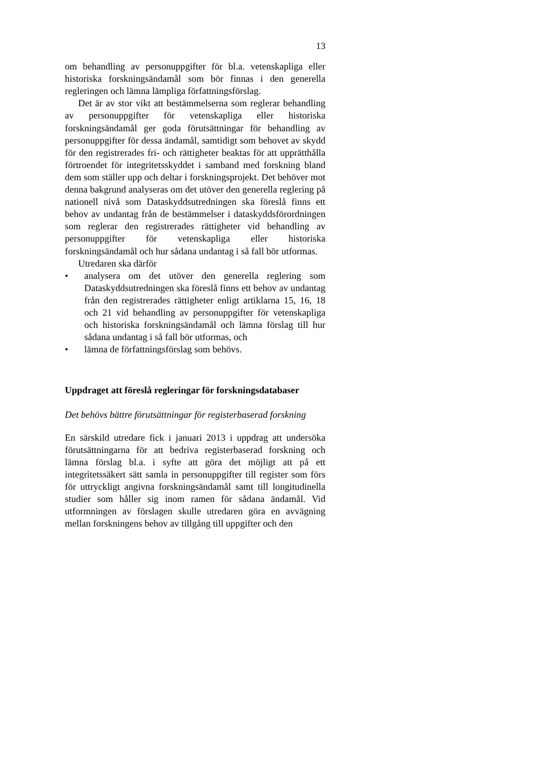13
om behandling av personuppgifter för bl.a. vetenskapliga eller historiska forskningsändamål som bör finnas i den generella regleringen och lämna lämpliga författningsförslag.
Det är av stor vikt att bestämmelserna som reglerar behandling av personuppgifter för vetenskapliga eller historiska forskningsändamål ger goda förutsättningar för behandling av personuppgifter för dessa ändamål, samtidigt som behovet av skydd för den registrerades fri- och rättigheter beaktas för att upprätthålla förtroendet för integritetsskyddet i samband med forskning bland dem som ställer upp och deltar i forskningsprojekt. Det behöver mot denna bakgrund analyseras om det utöver den generella reglering på nationell nivå som Dataskyddsutredningen ska föreslå finns ett behov av undantag från de bestämmelser i dataskyddsförordningen som reglerar den registrerades rättigheter vid behandling av personuppgifter för vetenskapliga eller historiska forskningsändamål och hur sådana undantag i så fall bör utformas.
Utredaren ska därför
• analysera om det utöver den generella reglering som Dataskyddsutredningen ska föreslå finns ett behov av undantag från den registrerades rättigheter enligt artiklarna 15, 16, 18 och 21 vid behandling av personuppgifter för vetenskapliga och historiska forskningsändamål och lämna förslag till hur sådana undantag i så fall bör utformas, och
• lämna de författningsförslag som behövs.
Uppdraget att föreslå regleringar för forskningsdatabaser
Det behövs bättre förutsättningar för registerbaserad forskning
En särskild utredare fick i januari 2013 i uppdrag att undersöka förutsättningarna för att bedriva registerbaserad forskning och lämna förslag bl.a. i syfte att göra det möjligt att på ett integritetssäkert sätt samla in personuppgifter till register som förs för uttryckligt angivna forskningsändamål samt till longitudinella studier som håller sig inom ramen för sådana ändamål. Vid utformningen av förslagen skulle utredaren göra en avvägning mellan forskningens behov av tillgång till uppgifter och den